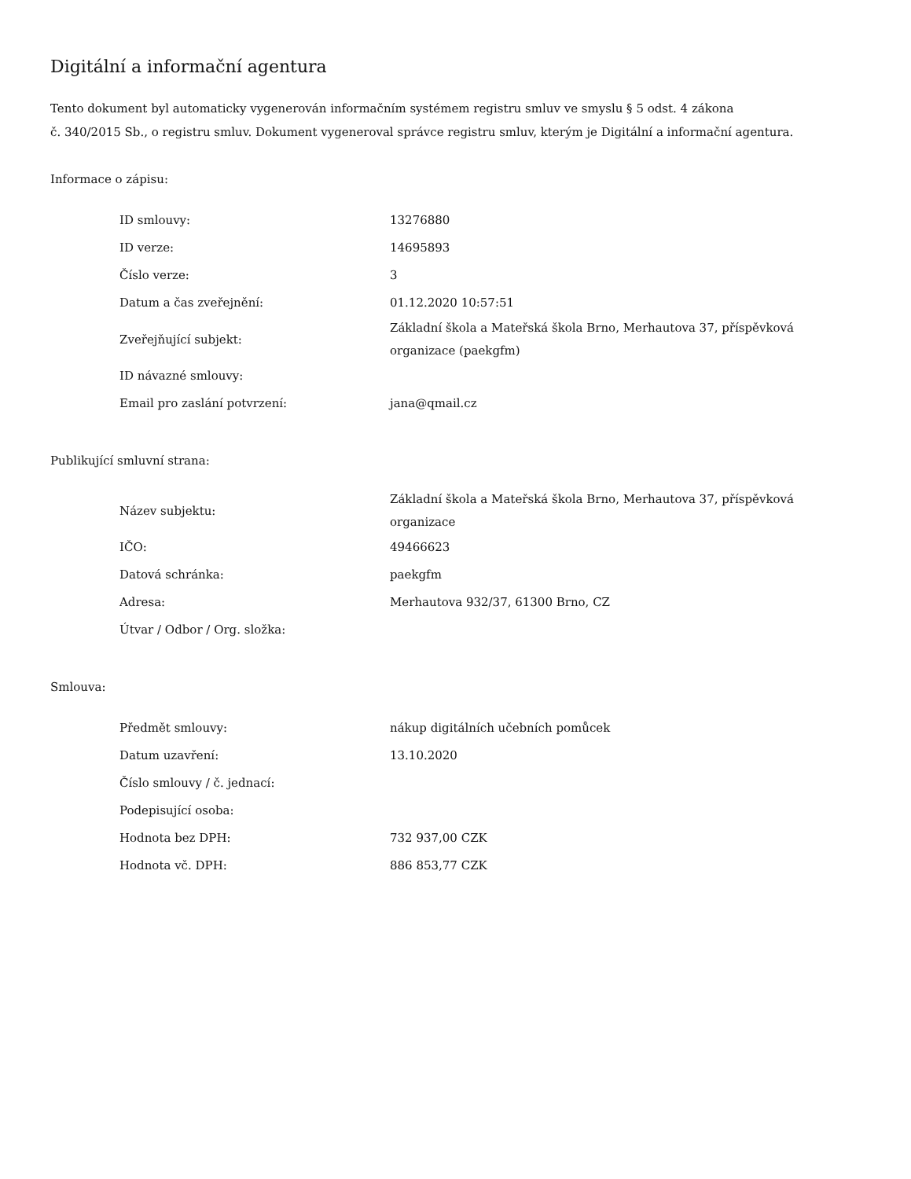Digitální a informační agentura
Tento dokument byl automaticky vygenerován informačním systémem registru smluv ve smyslu § 5 odst. 4 zákona
č. 340/2015 Sb., o registru smluv. Dokument vygeneroval správce registru smluv, kterým je Digitální a informační agentura.
Informace o zápisu:
| ID smlouvy: | 13276880 |
| ID verze: | 14695893 |
| Číslo verze: | 3 |
| Datum a čas zveřejnění: | 01.12.2020 10:57:51 |
| Zveřejňující subjekt: | Základní škola a Mateřská škola Brno, Merhautova 37, příspěvková organizace (paekgfm) |
| ID návazné smlouvy: | |
| Email pro zaslání potvrzení: | jana@qmail.cz |
Publikující smluvní strana:
| Název subjektu: | Základní škola a Mateřská škola Brno, Merhautova 37, příspěvková organizace |
| IČO: | 49466623 |
| Datová schránka: | paekgfm |
| Adresa: | Merhautova 932/37, 61300 Brno, CZ |
| Útvar / Odbor / Org. složka: | |
Smlouva:
| Předmět smlouvy: | nákup digitálních učebních pomůcek |
| Datum uzavření: | 13.10.2020 |
| Číslo smlouvy / č. jednací: | |
| Podepisující osoba: | |
| Hodnota bez DPH: | 732 937,00 CZK |
| Hodnota vč. DPH: | 886 853,77 CZK |